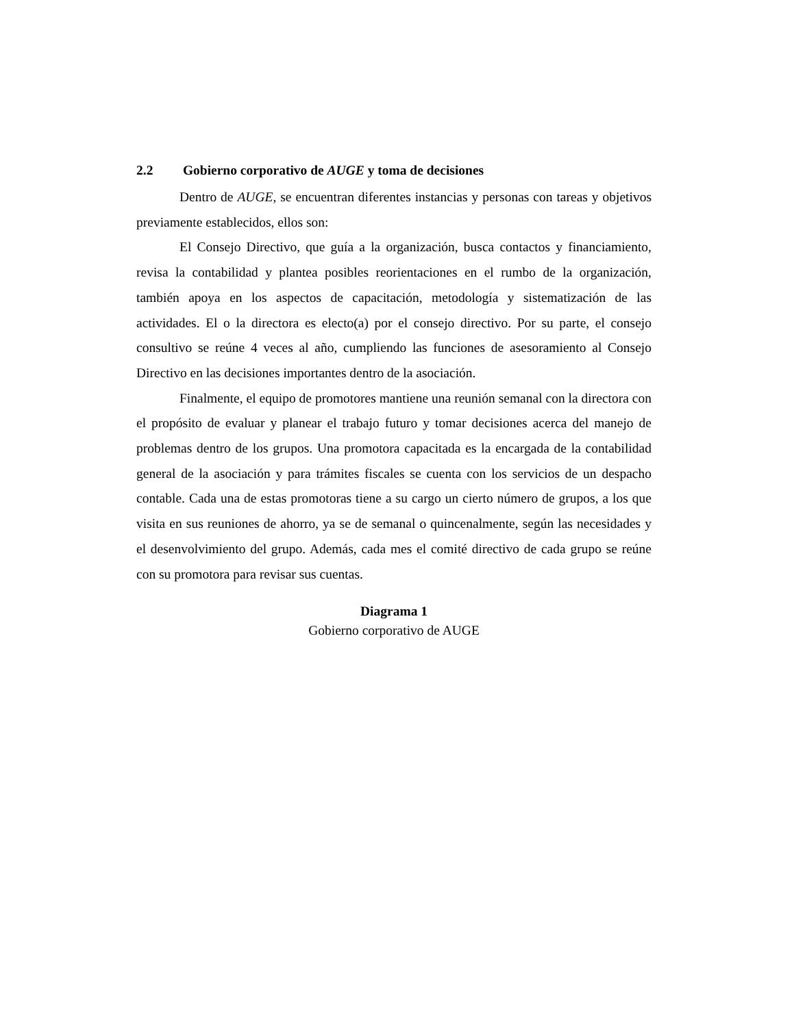2.2 Gobierno corporativo de AUGE y toma de decisiones
Dentro de AUGE, se encuentran diferentes instancias y personas con tareas y objetivos previamente establecidos, ellos son:
El Consejo Directivo, que guía a la organización, busca contactos y financiamiento, revisa la contabilidad y plantea posibles reorientaciones en el rumbo de la organización, también apoya en los aspectos de capacitación, metodología y sistematización de las actividades. El o la directora es electo(a) por el consejo directivo. Por su parte, el consejo consultivo se reúne 4 veces al año, cumpliendo las funciones de asesoramiento al Consejo Directivo en las decisiones importantes dentro de la asociación.
Finalmente, el equipo de promotores mantiene una reunión semanal con la directora con el propósito de evaluar y planear el trabajo futuro y tomar decisiones acerca del manejo de problemas dentro de los grupos. Una promotora capacitada es la encargada de la contabilidad general de la asociación y para trámites fiscales se cuenta con los servicios de un despacho contable. Cada una de estas promotoras tiene a su cargo un cierto número de grupos, a los que visita en sus reuniones de ahorro, ya se de semanal o quincenalmente, según las necesidades y el desenvolvimiento del grupo. Además, cada mes el comité directivo de cada grupo se reúne con su promotora para revisar sus cuentas.
Diagrama 1
Gobierno corporativo de AUGE